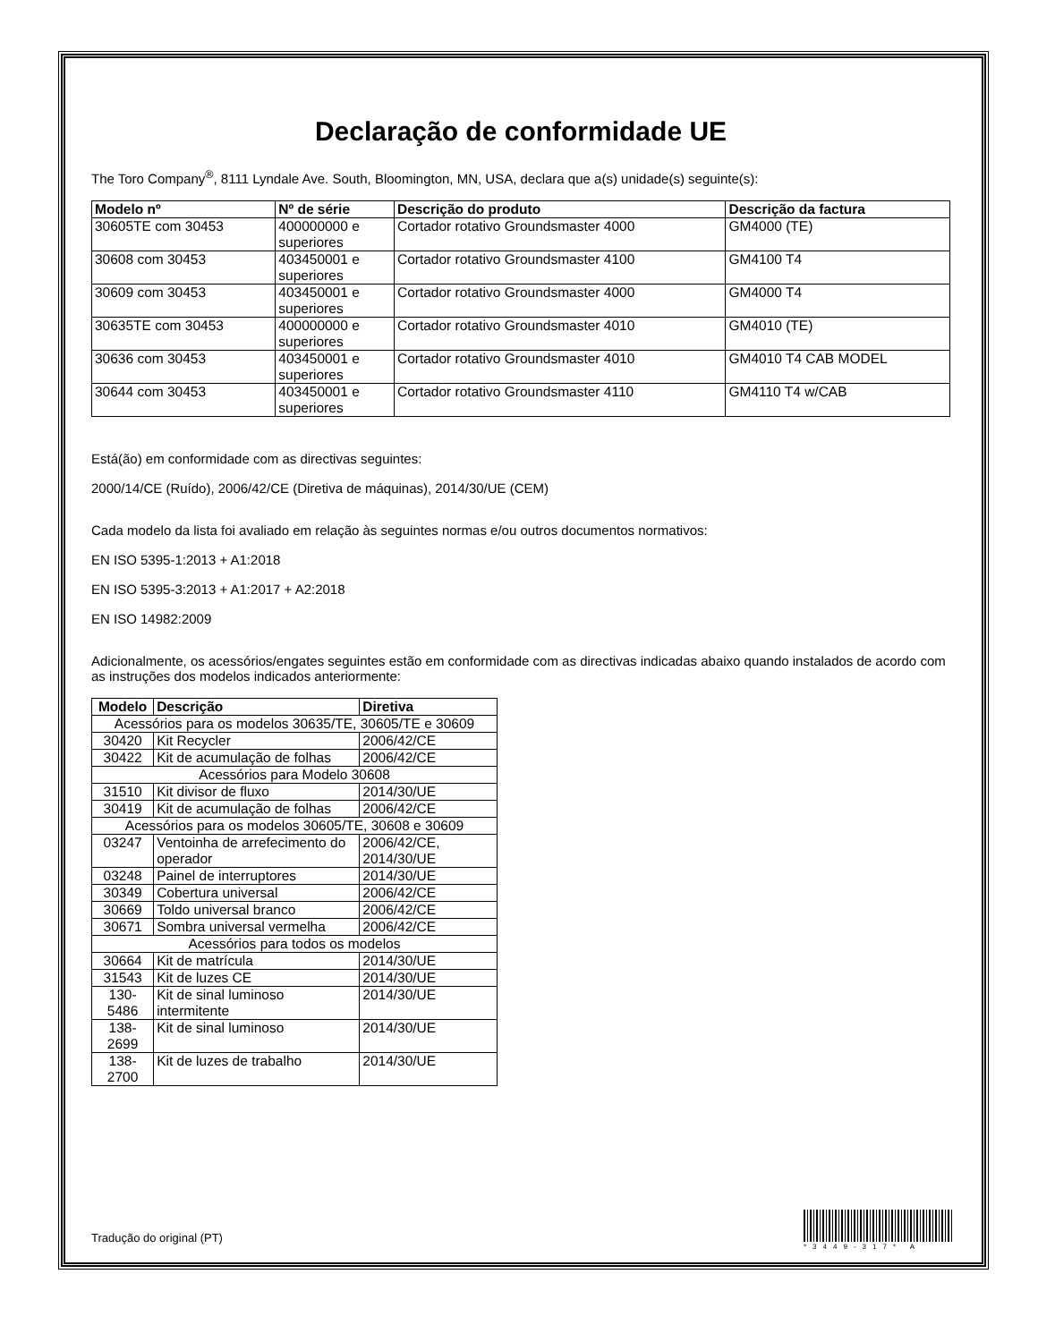Declaração de conformidade UE
The Toro Company<sup>®</sup>, 8111 Lyndale Ave. South, Bloomington, MN, USA, declara que a(s) unidade(s) seguinte(s):
| Modelo nº | Nº de série | Descrição do produto | Descrição da factura |
| --- | --- | --- | --- |
| 30605TE com 30453 | 400000000 e superiores | Cortador rotativo Groundsmaster 4000 | GM4000 (TE) |
| 30608 com 30453 | 403450001 e superiores | Cortador rotativo Groundsmaster 4100 | GM4100 T4 |
| 30609 com 30453 | 403450001 e superiores | Cortador rotativo Groundsmaster 4000 | GM4000 T4 |
| 30635TE com 30453 | 400000000 e superiores | Cortador rotativo Groundsmaster 4010 | GM4010 (TE) |
| 30636 com 30453 | 403450001 e superiores | Cortador rotativo Groundsmaster 4010 | GM4010 T4 CAB MODEL |
| 30644 com 30453 | 403450001 e superiores | Cortador rotativo Groundsmaster 4110 | GM4110 T4 w/CAB |
Está(ão) em conformidade com as directivas seguintes:
2000/14/CE (Ruído), 2006/42/CE (Diretiva de máquinas), 2014/30/UE (CEM)
Cada modelo da lista foi avaliado em relação às seguintes normas e/ou outros documentos normativos:
EN ISO 5395-1:2013 + A1:2018
EN ISO 5395-3:2013 + A1:2017 + A2:2018
EN ISO 14982:2009
Adicionalmente, os acessórios/engates seguintes estão em conformidade com as directivas indicadas abaixo quando instalados de acordo com as instruções dos modelos indicados anteriormente:
| Modelo | Descrição | Diretiva |
| --- | --- | --- |
| Acessórios para os modelos 30635/TE, 30605/TE e 30609 | | |
| 30420 | Kit Recycler | 2006/42/CE |
| 30422 | Kit de acumulação de folhas | 2006/42/CE |
| Acessórios para Modelo 30608 | | |
| 31510 | Kit divisor de fluxo | 2014/30/UE |
| 30419 | Kit de acumulação de folhas | 2006/42/CE |
| Acessórios para os modelos 30605/TE, 30608 e 30609 | | |
| 03247 | Ventoinha de arrefecimento do operador | 2006/42/CE, 2014/30/UE |
| 03248 | Painel de interruptores | 2014/30/UE |
| 30349 | Cobertura universal | 2006/42/CE |
| 30669 | Toldo universal branco | 2006/42/CE |
| 30671 | Sombra universal vermelha | 2006/42/CE |
| Acessórios para todos os modelos | | |
| 30664 | Kit de matrícula | 2014/30/UE |
| 31543 | Kit de luzes CE | 2014/30/UE |
| 130-5486 | Kit de sinal luminoso intermitente | 2014/30/UE |
| 138-2699 | Kit de sinal luminoso | 2014/30/UE |
| 138-2700 | Kit de luzes de trabalho | 2014/30/UE |
Tradução do original (PT)
*3449-317* A